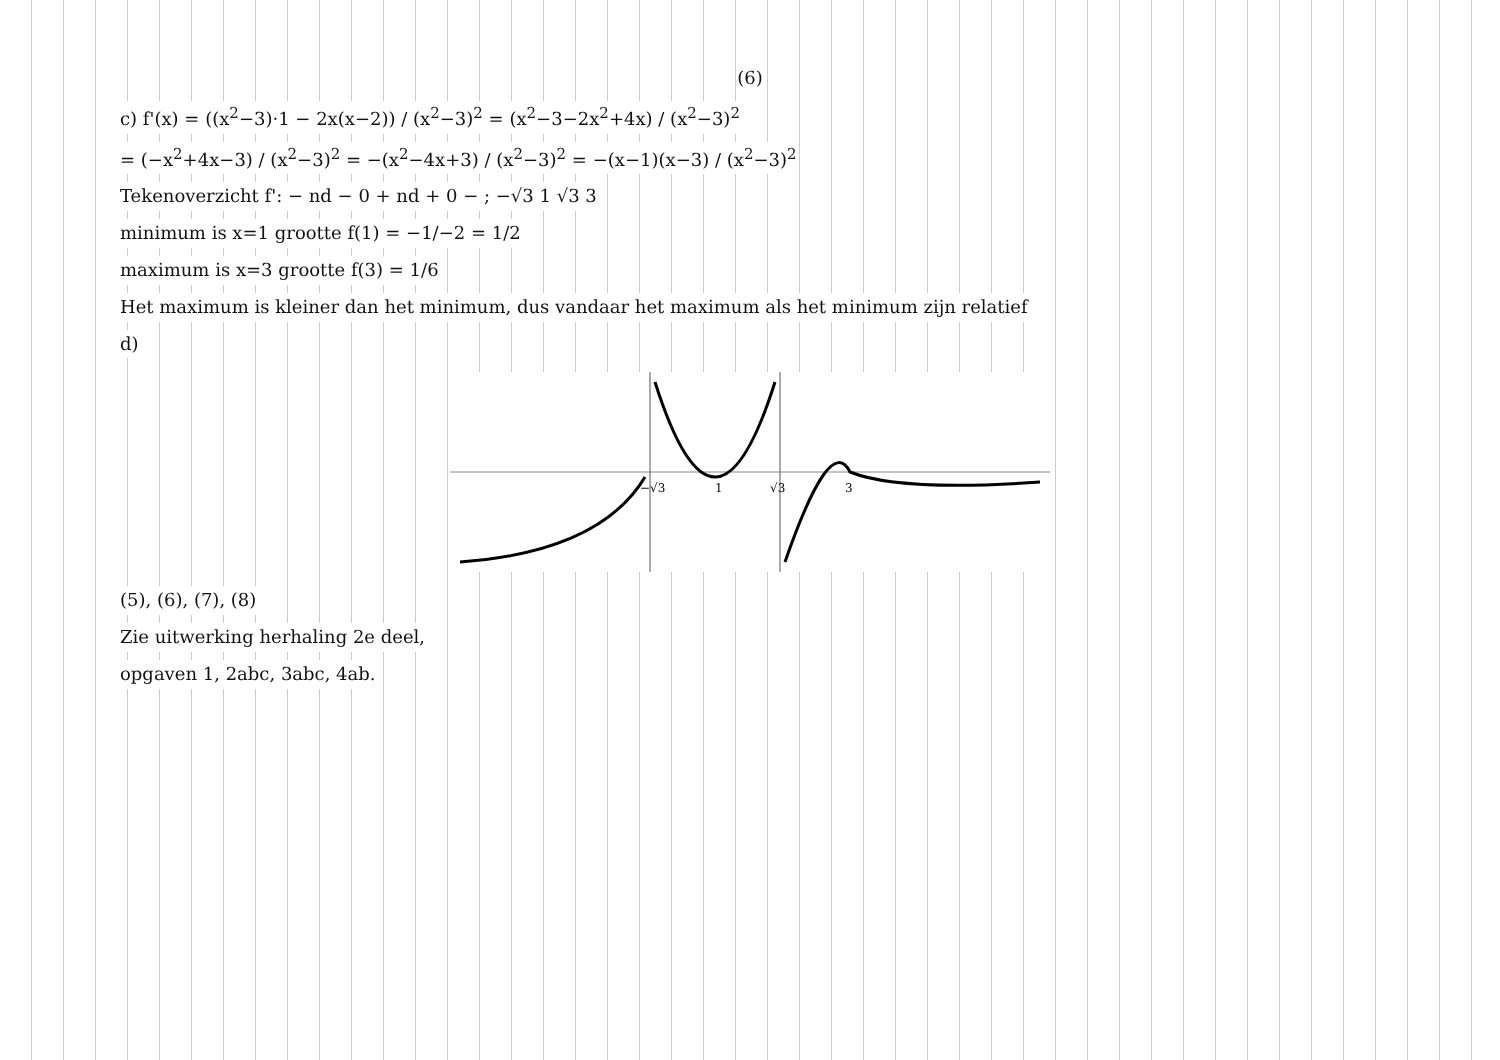(6)
c) f'(x) = ((x<sup>2</sup>−3)·1 − 2x(x−2)) / (x<sup>2</sup>−3)<sup>2</sup> = (x<sup>2</sup>−3−2x<sup>2</sup>+4x) / (x<sup>2</sup>−3)<sup>2</sup>
= (−x<sup>2</sup>+4x−3) / (x<sup>2</sup>−3)<sup>2</sup> = −(x<sup>2</sup>−4x+3) / (x<sup>2</sup>−3)<sup>2</sup> = −(x−1)(x−3) / (x<sup>2</sup>−3)<sup>2</sup>
Tekenoverzicht f': − nd − 0 + nd + 0 − ; −√3 1 √3 3
minimum is x=1 grootte f(1) = −1/−2 = 1/2
maximum is x=3 grootte f(3) = 1/6
Het maximum is kleiner dan het minimum, dus vandaar het maximum als het minimum zijn relatief
d)
−√3
1
√3
3
(5), (6), (7), (8)
Zie uitwerking herhaling 2e deel,
opgaven 1, 2abc, 3abc, 4ab.